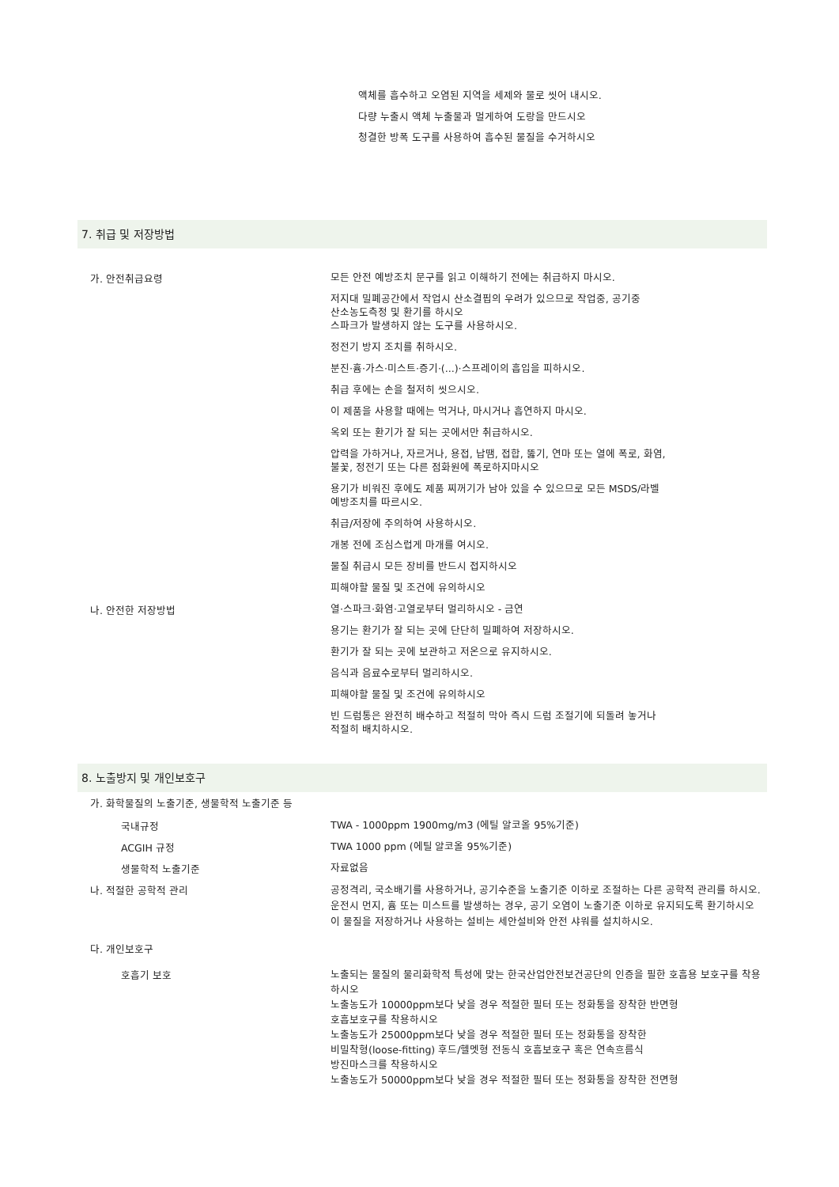액체를 흡수하고 오염된 지역을 세제와 물로 씻어 내시오.
다량 누출시 액체 누출물과 멀게하여 도랑을 만드시오
청결한 방폭 도구를 사용하여 흡수된 물질을 수거하시오
7. 취급 및 저장방법
가. 안전취급요령
모든 안전 예방조치 문구를 읽고 이해하기 전에는 취급하지 마시오.
저지대 밀폐공간에서 작업시 산소결핍의 우려가 있으므로 작업중, 공기중
산소농도측정 및 환기를 하시오
스파크가 발생하지 않는 도구를 사용하시오.
정전기 방지 조치를 취하시오.
분진·흄·가스·미스트·증기·(...)·스프레이의 흡입을 피하시오.
취급 후에는 손을 철저히 씻으시오.
이 제품을 사용할 때에는 먹거나, 마시거나 흡연하지 마시오.
옥외 또는 환기가 잘 되는 곳에서만 취급하시오.
압력을 가하거나, 자르거나, 용접, 납땜, 접합, 뚫기, 연마 또는 열에 폭로, 화염,
불꽃, 정전기 또는 다른 점화원에 폭로하지마시오
용기가 비워진 후에도 제품 찌꺼기가 남아 있을 수 있으므로 모든 MSDS/라벨
예방조치를 따르시오.
취급/저장에 주의하여 사용하시오.
개봉 전에 조심스럽게 마개를 여시오.
물질 취급시 모든 장비를 반드시 접지하시오
피해야할 물질 및 조건에 유의하시오
나. 안전한 저장방법
열·스파크·화염·고열로부터 멀리하시오 - 금연
용기는 환기가 잘 되는 곳에 단단히 밀폐하여 저장하시오.
환기가 잘 되는 곳에 보관하고 저온으로 유지하시오.
음식과 음료수로부터 멀리하시오.
피해야할 물질 및 조건에 유의하시오
빈 드럼통은 완전히 배수하고 적절히 막아 즉시 드럼 조절기에 되돌려 놓거나
적절히 배치하시오.
8. 노출방지 및 개인보호구
가. 화학물질의 노출기준, 생물학적 노출기준 등
국내규정
TWA - 1000ppm 1900mg/m3 (에틸 알코올 95%기준)
ACGIH 규정
TWA 1000 ppm (에틸 알코올 95%기준)
생물학적 노출기준
자료없음
나. 적절한 공학적 관리
공정격리, 국소배기를 사용하거나, 공기수준을 노출기준 이하로 조절하는 다른 공학적 관리를 하시오.
운전시 먼지, 흄 또는 미스트를 발생하는 경우, 공기 오염이 노출기준 이하로 유지되도록 환기하시오
이 물질을 저장하거나 사용하는 설비는 세안설비와 안전 샤워를 설치하시오.
다. 개인보호구
호흡기 보호
노출되는 물질의 물리화학적 특성에 맞는 한국산업안전보건공단의 인증을 필한 호흡용 보호구를 착용하시오
노출농도가 10000ppm보다 낮을 경우 적절한 필터 또는 정화통을 장착한 반면형
호흡보호구를 착용하시오
노출농도가 25000ppm보다 낮을 경우 적절한 필터 또는 정화통을 장착한
비밀착형(loose-fitting) 후드/헬멧형 전동식 호흡보호구 혹은 연속흐름식
방진마스크를 착용하시오
노출농도가 50000ppm보다 낮을 경우 적절한 필터 또는 정화통을 장착한 전면형